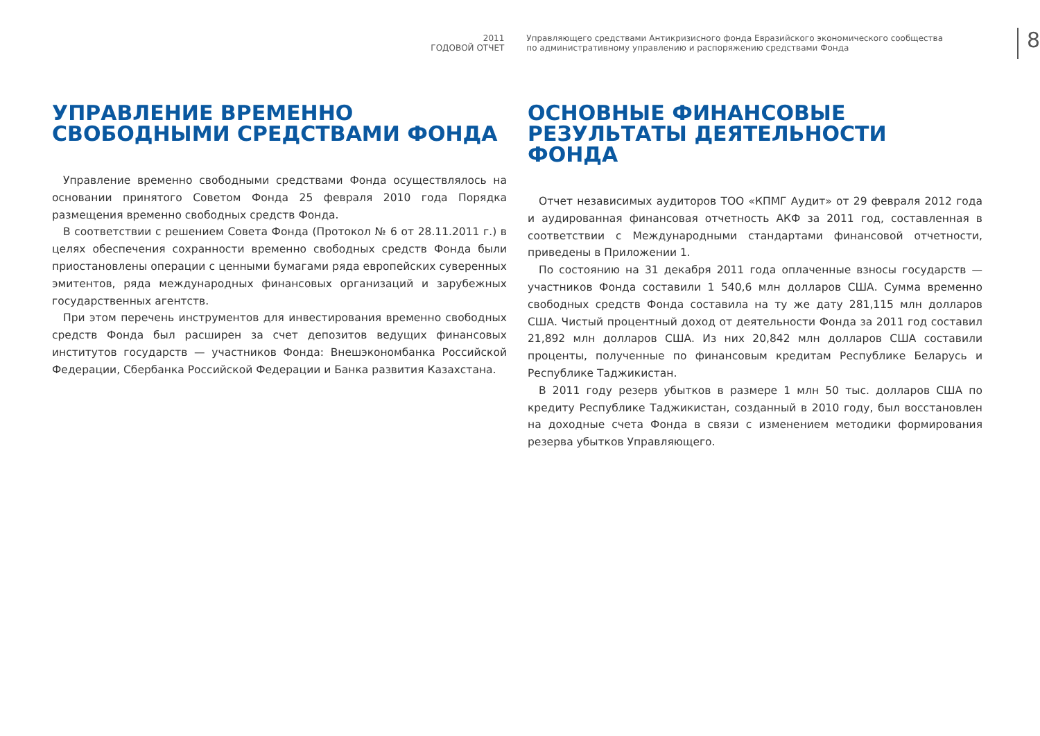2011
ГОДОВОЙ ОТЧЕТ
Управляющего средствами Антикризисного фонда Евразийского экономического сообщества
по административному управлению и распоряжению средствами Фонда
8
УПРАВЛЕНИЕ ВРЕМЕННО СВОБОДНЫМИ СРЕДСТВАМИ ФОНДА
Управление временно свободными средствами Фонда осуществлялось на основании принятого Советом Фонда 25 февраля 2010 года Порядка размещения временно свободных средств Фонда.
В соответствии с решением Совета Фонда (Протокол № 6 от 28.11.2011 г.) в целях обеспечения сохранности временно свободных средств Фонда были приостановлены операции с ценными бумагами ряда европейских суверенных эмитентов, ряда международных финансовых организаций и зарубежных государственных агентств.
При этом перечень инструментов для инвестирования временно свободных средств Фонда был расширен за счет депозитов ведущих финансовых институтов государств — участников Фонда: Внешэкономбанка Российской Федерации, Сбербанка Российской Федерации и Банка развития Казахстана.
ОСНОВНЫЕ ФИНАНСОВЫЕ РЕЗУЛЬТАТЫ ДЕЯТЕЛЬНОСТИ ФОНДА
Отчет независимых аудиторов ТОО «КПМГ Аудит» от 29 февраля 2012 года и аудированная финансовая отчетность АКФ за 2011 год, составленная в соответствии с Международными стандартами финансовой отчетности, приведены в Приложении 1.
По состоянию на 31 декабря 2011 года оплаченные взносы государств — участников Фонда составили 1 540,6 млн долларов США. Сумма временно свободных средств Фонда составила на ту же дату 281,115 млн долларов США. Чистый процентный доход от деятельности Фонда за 2011 год составил 21,892 млн долларов США. Из них 20,842 млн долларов США составили проценты, полученные по финансовым кредитам Республике Беларусь и Республике Таджикистан.
В 2011 году резерв убытков в размере 1 млн 50 тыс. долларов США по кредиту Республике Таджикистан, созданный в 2010 году, был восстановлен на доходные счета Фонда в связи с изменением методики формирования резерва убытков Управляющего.